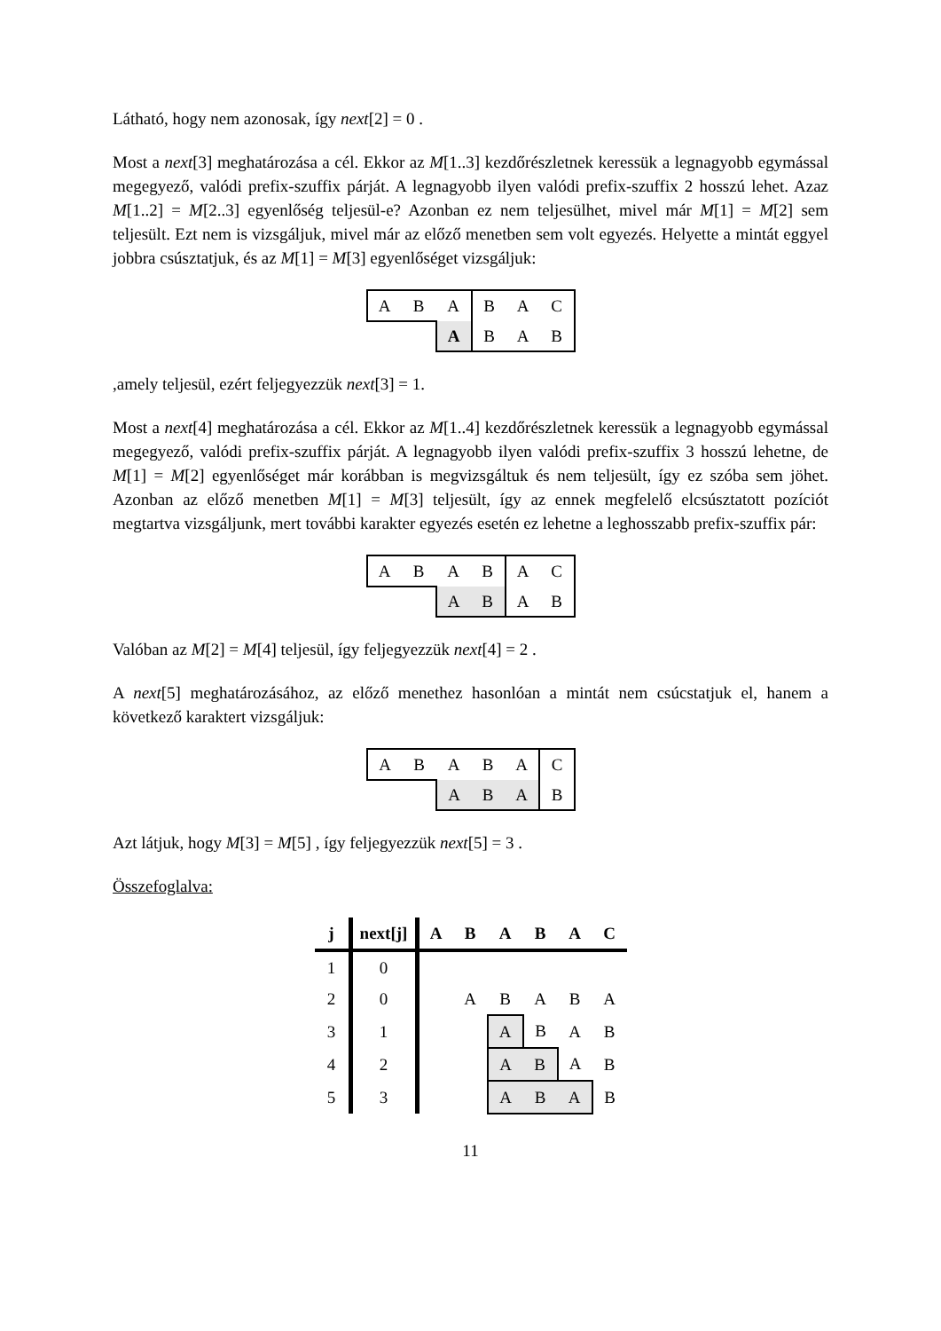Látható, hogy nem azonosak, így next[2] = 0 .
Most a next[3] meghatározása a cél. Ekkor az M[1..3] kezdőrészletnek keressük a legnagyobb egymással megegyező, valódi prefix-szuffix párját. A legnagyobb ilyen valódi prefix-szuffix 2 hosszú lehet. Azaz M[1..2] = M[2..3] egyenlőség teljesül-e? Azonban ez nem teljesülhet, mivel már M[1] = M[2] sem teljesült. Ezt nem is vizsgáljuk, mivel már az előző menetben sem volt egyezés. Helyette a mintát eggyel jobbra csúsztatjuk, és az M[1] = M[3] egyenlőséget vizsgáljuk:
| A | B | A | B | A | C |
| | | A | B | A | B |
,amely teljesül, ezért feljegyezzük next[3] = 1.
Most a next[4] meghatározása a cél. Ekkor az M[1..4] kezdőrészletnek keressük a legnagyobb egymással megegyező, valódi prefix-szuffix párját. A legnagyobb ilyen valódi prefix-szuffix 3 hosszú lehetne, de M[1] = M[2] egyenlőséget már korábban is megvizsgáltuk és nem teljesült, így ez szóba sem jöhet. Azonban az előző menetben M[1] = M[3] teljesült, így az ennek megfelelő elcsúsztatott pozíciót megtartva vizsgáljunk, mert további karakter egyezés esetén ez lehetne a leghosszabb prefix-szuffix pár:
| A | B | A | B | A | C |
| | | A | B | A | B |
Valóban az M[2] = M[4] teljesül, így feljegyezzük next[4] = 2 .
A next[5] meghatározásához, az előző menethez hasonlóan a mintát nem csúcstatjuk el, hanem a következő karaktert vizsgáljuk:
| A | B | A | B | A | C |
| | | A | B | A | B |
Azt látjuk, hogy M[3] = M[5] , így feljegyezzük next[5] = 3 .
Összefoglalva:
| j | next[j] | A | B | A | B | A | C |
| --- | --- | --- | --- | --- | --- | --- | --- |
| 1 | 0 | | | | | | |
| 2 | 0 | | A | B | A | B | A |
| 3 | 1 | | | A | B | A | B |
| 4 | 2 | | | A | B | A | B |
| 5 | 3 | | | A | B | A | B |
11